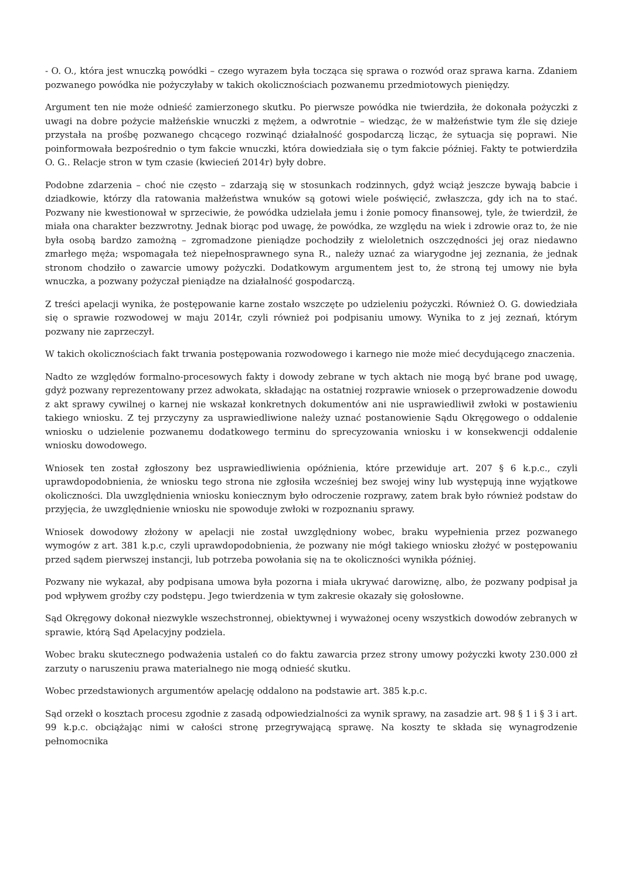- O. O., która jest wnuczką powódki – czego wyrazem była tocząca się sprawa o rozwód oraz sprawa karna. Zdaniem pozwanego powódka nie pożyczyłaby w takich okolicznościach pozwanemu przedmiotowych pieniędzy.
Argument ten nie może odnieść zamierzonego skutku. Po pierwsze powódka nie twierdziła, że dokonała pożyczki z uwagi na dobre pożycie małżeńskie wnuczki z mężem, a odwrotnie – wiedząc, że w małżeństwie tym źle się dzieje przystała na prośbę pozwanego chcącego rozwinąć działalność gospodarczą licząc, że sytuacja się poprawi. Nie poinformowała bezpośrednio o tym fakcie wnuczki, która dowiedziała się o tym fakcie później. Fakty te potwierdziła O. G.. Relacje stron w tym czasie (kwiecień 2014r) były dobre.
Podobne zdarzenia – choć nie często – zdarzają się w stosunkach rodzinnych, gdyż wciąż jeszcze bywają babcie i dziadkowie, którzy dla ratowania małżeństwa wnuków są gotowi wiele poświęcić, zwłaszcza, gdy ich na to stać. Pozwany nie kwestionował w sprzeciwie, że powódka udzielała jemu i żonie pomocy finansowej, tyle, że twierdził, że miała ona charakter bezzwrotny. Jednak biorąc pod uwagę, że powódka, ze względu na wiek i zdrowie oraz to, że nie była osobą bardzo zamożną – zgromadzone pieniądze pochodziły z wieloletnich oszczędności jej oraz niedawno zmarłego męża; wspomagała też niepełnosprawnego syna R., należy uznać za wiarygodne jej zeznania, że jednak stronom chodziło o zawarcie umowy pożyczki. Dodatkowym argumentem jest to, że stroną tej umowy nie była wnuczka, a pozwany pożyczał pieniądze na działalność gospodarczą.
Z treści apelacji wynika, że postępowanie karne zostało wszczęte po udzieleniu pożyczki. Również O. G. dowiedziała się o sprawie rozwodowej w maju 2014r, czyli również poi podpisaniu umowy. Wynika to z jej zeznań, którym pozwany nie zaprzeczył.
W takich okolicznościach fakt trwania postępowania rozwodowego i karnego nie może mieć decydującego znaczenia.
Nadto ze względów formalno-procesowych fakty i dowody zebrane w tych aktach nie mogą być brane pod uwagę, gdyż pozwany reprezentowany przez adwokata, składając na ostatniej rozprawie wniosek o przeprowadzenie dowodu z akt sprawy cywilnej o karnej nie wskazał konkretnych dokumentów ani nie usprawiedliwił zwłoki w postawieniu takiego wniosku. Z tej przyczyny za usprawiedliwione należy uznać postanowienie Sądu Okręgowego o oddalenie wniosku o udzielenie pozwanemu dodatkowego terminu do sprecyzowania wniosku i w konsekwencji oddalenie wniosku dowodowego.
Wniosek ten został zgłoszony bez usprawiedliwienia opóźnienia, które przewiduje art. 207 § 6 k.p.c., czyli uprawdopodobnienia, że wniosku tego strona nie zgłosiła wcześniej bez swojej winy lub występują inne wyjątkowe okoliczności. Dla uwzględnienia wniosku koniecznym było odroczenie rozprawy, zatem brak było również podstaw do przyjęcia, że uwzględnienie wniosku nie spowoduje zwłoki w rozpoznaniu sprawy.
Wniosek dowodowy złożony w apelacji nie został uwzględniony wobec, braku wypełnienia przez pozwanego wymogów z art. 381 k.p.c, czyli uprawdopodobnienia, że pozwany nie mógł takiego wniosku złożyć w postępowaniu przed sądem pierwszej instancji, lub potrzeba powołania się na te okoliczności wynikła później.
Pozwany nie wykazał, aby podpisana umowa była pozorna i miała ukrywać darowiznę, albo, że pozwany podpisał ja pod wpływem groźby czy podstępu. Jego twierdzenia w tym zakresie okazały się gołosłowne.
Sąd Okręgowy dokonał niezwykle wszechstronnej, obiektywnej i wyważonej oceny wszystkich dowodów zebranych w sprawie, którą Sąd Apelacyjny podziela.
Wobec braku skutecznego podważenia ustaleń co do faktu zawarcia przez strony umowy pożyczki kwoty 230.000 zł zarzuty o naruszeniu prawa materialnego nie mogą odnieść skutku.
Wobec przedstawionych argumentów apelację oddalono na podstawie art. 385 k.p.c.
Sąd orzekł o kosztach procesu zgodnie z zasadą odpowiedzialności za wynik sprawy, na zasadzie art. 98 § 1 i § 3 i art. 99 k.p.c. obciążając nimi w całości stronę przegrywającą sprawę. Na koszty te składa się wynagrodzenie pełnomocnika